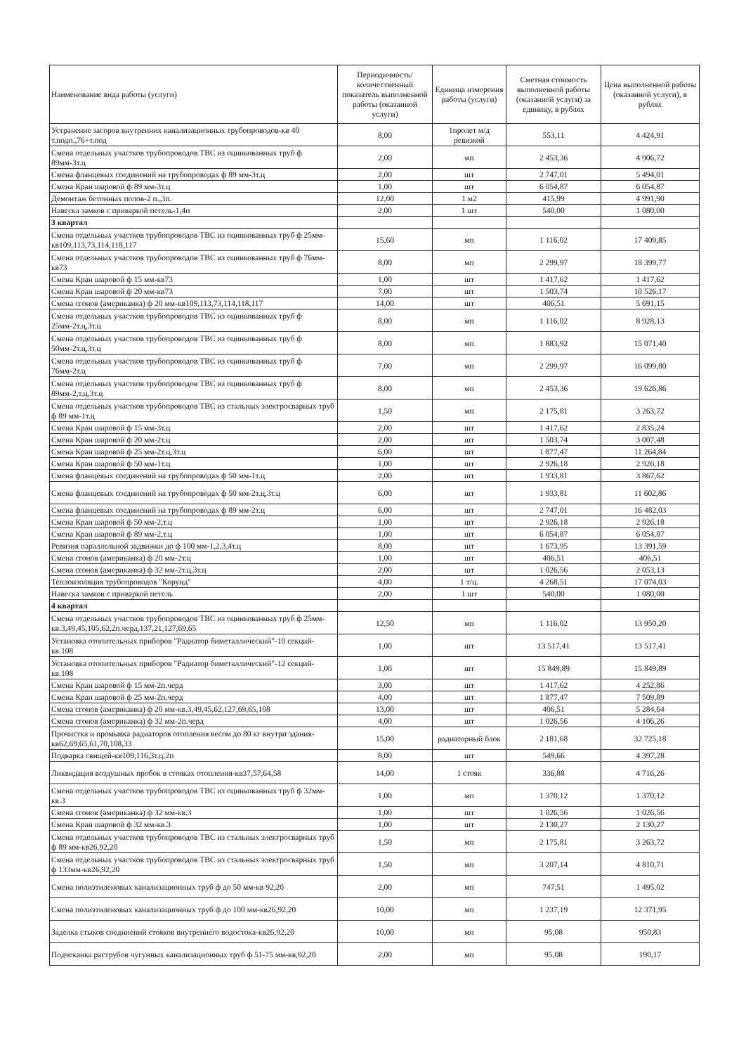| Наименование вида работы (услуги) | Периодичность/количественный показатель выполненной работы (оказанной услуги) | Единица измерения работы (услуги) | Сметная стоимость выполненной работы (оказанной услуги) за единицу, в рублях | Цена выполненной работы (оказанной услуги), в рублях |
| --- | --- | --- | --- | --- |
| Устранение засоров внутренних канализационных трубопроводов-кв 40 т.подп.,76+т.под | 8,00 | 1пролет м/д ревизкой | 553,11 | 4 424,91 |
| Смена отдельных участков трубопроводов ТВС из оцинкованных труб ф 89мм-3т.ц | 2,00 | мп | 2 453,36 | 4 906,72 |
| Смена фланцевых соединений на трубопроводах ф 89 мм-3т.ц | 2,00 | шт | 2 747,01 | 5 494,01 |
| Смена Кран шаровой ф 89 мм-3т.ц | 1,00 | шт | 6 054,87 | 6 054,87 |
| Демонтаж бетонных полов-2 п.,3п. | 12,00 | 1 м2 | 415,99 | 4 991,90 |
| Навеска замков с приваркой петель-1,4п | 2,00 | 1 шт | 540,00 | 1 080,00 |
| 3 квартал | | | | |
| Смена отдельных участков трубопроводов ТВС из оцинкованных труб ф 25мм-кв109,113,73,114,118,117 | 15,60 | мп | 1 116,02 | 17 409,85 |
| Смена отдельных участков трубопроводов ТВС из оцинкованных труб ф 76мм-кв73 | 8,00 | мп | 2 299,97 | 18 399,77 |
| Смена Кран шаровой ф 15 мм-кв73 | 1,00 | шт | 1 417,62 | 1 417,62 |
| Смена Кран шаровой ф 20 мм-кв73 | 7,00 | шт | 1 503,74 | 10 526,17 |
| Смена сгонов (американка) ф 20 мм-кв109,113,73,114,118,117 | 14,00 | шт | 406,51 | 5 691,15 |
| Смена отдельных участков трубопроводов ТВС из оцинкованных труб ф 25мм-2т.ц,3т.ц | 8,00 | мп | 1 116,02 | 8 928,13 |
| Смена отдельных участков трубопроводов ТВС из оцинкованных труб ф 50мм-2т.ц,3т.ц | 8,00 | мп | 1 883,92 | 15 071,40 |
| Смена отдельных участков трубопроводов ТВС из оцинкованных труб ф 76мм-2т.ц | 7,00 | мп | 2 299,97 | 16 099,80 |
| Смена отдельных участков трубопроводов ТВС из оцинкованных труб ф 89мм-2,т.ц,3т.ц | 8,00 | мп | 2 453,36 | 19 626,86 |
| Смена отдельных участков трубопроводов ТВС из стальных электросварных труб ф 89 мм-1т.ц | 1,50 | мп | 2 175,81 | 3 263,72 |
| Смена Кран шаровой ф 15 мм-3т.ц | 2,00 | шт | 1 417,62 | 2 835,24 |
| Смена Кран шаровой ф 20 мм-2т.ц | 2,00 | шт | 1 503,74 | 3 007,48 |
| Смена Кран шаровой ф 25 мм-2т.ц,3т.ц | 6,00 | шт | 1 877,47 | 11 264,84 |
| Смена Кран шаровой ф 50 мм-1т.ц | 1,00 | шт | 2 926,18 | 2 926,18 |
| Смена фланцевых соединений на трубопроводах ф 50 мм-1т.ц | 2,00 | шт | 1 933,81 | 3 867,62 |
| Смена фланцевых соединений на трубопроводах ф 50 мм-2т.ц,3т.ц | 6,00 | шт | 1 933,81 | 11 602,86 |
| Смена фланцевых соединений на трубопроводах ф 89 мм-2т.ц | 6,00 | шт | 2 747,01 | 16 482,03 |
| Смена Кран шаровой ф 50 мм-2,т.ц | 1,00 | шт | 2 926,18 | 2 926,18 |
| Смена Кран шаровой ф 89 мм-2,т.ц | 1,00 | шт | 6 054,87 | 6 054,87 |
| Ревизия параллельной задвижки до ф 100 мм-1,2,3,4т.ц | 8,00 | шт | 1 673,95 | 13 391,59 |
| Смена сгонов (американка) ф 20 мм-2т.ц | 1,00 | шт | 406,51 | 406,51 |
| Смена сгонов (американка) ф 32 мм-2т.ц,3т.ц | 2,00 | шт | 1 026,56 | 2 053,13 |
| Теплоизоляция трубопроводов "Корунд" | 4,00 | 1 т/ц. | 4 268,51 | 17 074,03 |
| Навеска замков с приваркой петель | 2,00 | 1 шт | 540,00 | 1 080,00 |
| 4 квартал | | | | |
| Смена отдельных участков трубопроводов ТВС из оцинкованных труб ф 25мм-кв.3,49,45,105,62,2п.черд,137,21,127,69,65 | 12,50 | мп | 1 116,02 | 13 950,20 |
| Установка отопительных приборов "Радиатор биметаллический"-10 секций-кв.108 | 1,00 | шт | 13 517,41 | 13 517,41 |
| Установка отопительных приборов "Радиатор биметаллический"-12 секций-кв.108 | 1,00 | шт | 15 849,89 | 15 849,89 |
| Смена Кран шаровой ф 15 мм-2п.черд | 3,00 | шт | 1 417,62 | 4 252,86 |
| Смена Кран шаровой ф 25 мм-2п.черд | 4,00 | шт | 1 877,47 | 7 509,89 |
| Смена сгонов (американка) ф 20 мм-кв.3,49,45,62,127,69,65,108 | 13,00 | шт | 406,51 | 5 284,64 |
| Смена сгонов (американка) ф 32 мм-2п.черд | 4,00 | шт | 1 026,56 | 4 106,26 |
| Прочистка и промывка радиаторов отопления весом до 80 кг внутри здания-кв62,69,65,61,70,108,33 | 15,00 | радиаторный блок | 2 181,68 | 32 725,18 |
| Подварка свищей-кв109,116,3т.ц,2п | 8,00 | шт | 549,66 | 4 397,28 |
| Ликвидация воздушных пробок в стояках отопления-кв37,57,64,58 | 14,00 | 1 стояк | 336,88 | 4 716,26 |
| Смена отдельных участков трубопроводов ТВС из оцинкованных труб ф 32мм-кв.3 | 1,00 | мп | 1 370,12 | 1 370,12 |
| Смена сгонов (американка) ф 32 мм-кв.3 | 1,00 | шт | 1 026,56 | 1 026,56 |
| Смена Кран шаровой ф 32 мм-кв.3 | 1,00 | шт | 2 130,27 | 2 130,27 |
| Смена отдельных участков трубопроводов ТВС из стальных электросварных труб ф 89 мм-кв26,92,20 | 1,50 | мп | 2 175,81 | 3 263,72 |
| Смена отдельных участков трубопроводов ТВС из стальных электросварных труб ф 133мм-кв26,92,20 | 1,50 | мп | 3 207,14 | 4 810,71 |
| Смена полиэтиленовых канализационных труб ф до 50 мм-кв 92,20 | 2,00 | мп | 747,51 | 1 495,02 |
| Смена полиэтиленовых канализационных труб ф до 100 мм-кв26,92,20 | 10,00 | мп | 1 237,19 | 12 371,95 |
| Заделка стыков соединений стояков внутреннего водостока-кв26,92,20 | 10,00 | мп | 95,08 | 950,83 |
| Подчеканка раструбов чугунных канализационных труб ф 51-75 мм-кв,92,20 | 2,00 | мп | 95,08 | 190,17 |